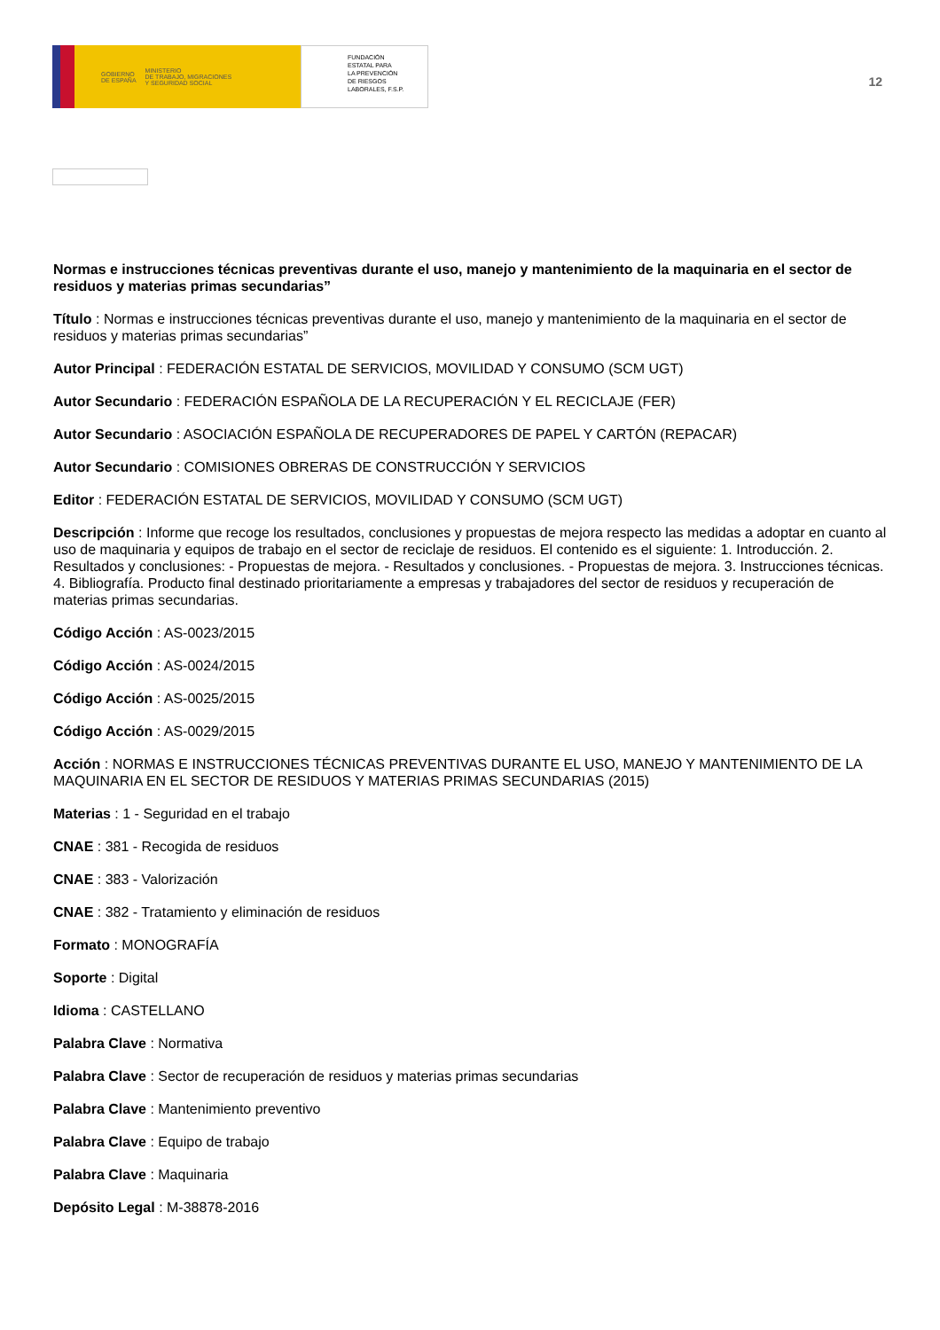GOBIERNO
DE ESPAÑA MINISTERIO
DE TRABAJO, MIGRACIONES
Y SEGURIDAD SOCIAL
FUNDACIÓN
ESTATAL PARA
LA PREVENCIÓN
DE RIESGOS
LABORALES, F.S.P.
12
Normas e instrucciones técnicas preventivas durante el uso, manejo y mantenimiento de la maquinaria en el sector de residuos y materias primas secundarias”
Título : Normas e instrucciones técnicas preventivas durante el uso, manejo y mantenimiento de la maquinaria en el sector de residuos y materias primas secundarias”
Autor Principal : FEDERACIÓN ESTATAL DE SERVICIOS, MOVILIDAD Y CONSUMO (SCM UGT)
Autor Secundario : FEDERACIÓN ESPAÑOLA DE LA RECUPERACIÓN Y EL RECICLAJE (FER)
Autor Secundario : ASOCIACIÓN ESPAÑOLA DE RECUPERADORES DE PAPEL Y CARTÓN (REPACAR)
Autor Secundario : COMISIONES OBRERAS DE CONSTRUCCIÓN Y SERVICIOS
Editor : FEDERACIÓN ESTATAL DE SERVICIOS, MOVILIDAD Y CONSUMO (SCM UGT)
Descripción : Informe que recoge los resultados, conclusiones y propuestas de mejora respecto las medidas a adoptar en cuanto al uso de maquinaria y equipos de trabajo en el sector de reciclaje de residuos. El contenido es el siguiente: 1. Introducción. 2. Resultados y conclusiones: - Propuestas de mejora. - Resultados y conclusiones. - Propuestas de mejora. 3. Instrucciones técnicas. 4. Bibliografía. Producto final destinado prioritariamente a empresas y trabajadores del sector de residuos y recuperación de materias primas secundarias.
Código Acción : AS-0023/2015
Código Acción : AS-0024/2015
Código Acción : AS-0025/2015
Código Acción : AS-0029/2015
Acción : NORMAS E INSTRUCCIONES TÉCNICAS PREVENTIVAS DURANTE EL USO, MANEJO Y MANTENIMIENTO DE LA MAQUINARIA EN EL SECTOR DE RESIDUOS Y MATERIAS PRIMAS SECUNDARIAS (2015)
Materias : 1 - Seguridad en el trabajo
CNAE : 381 - Recogida de residuos
CNAE : 383 - Valorización
CNAE : 382 - Tratamiento y eliminación de residuos
Formato : MONOGRAFÍA
Soporte : Digital
Idioma : CASTELLANO
Palabra Clave : Normativa
Palabra Clave : Sector de recuperación de residuos y materias primas secundarias
Palabra Clave : Mantenimiento preventivo
Palabra Clave : Equipo de trabajo
Palabra Clave : Maquinaria
Depósito Legal : M-38878-2016